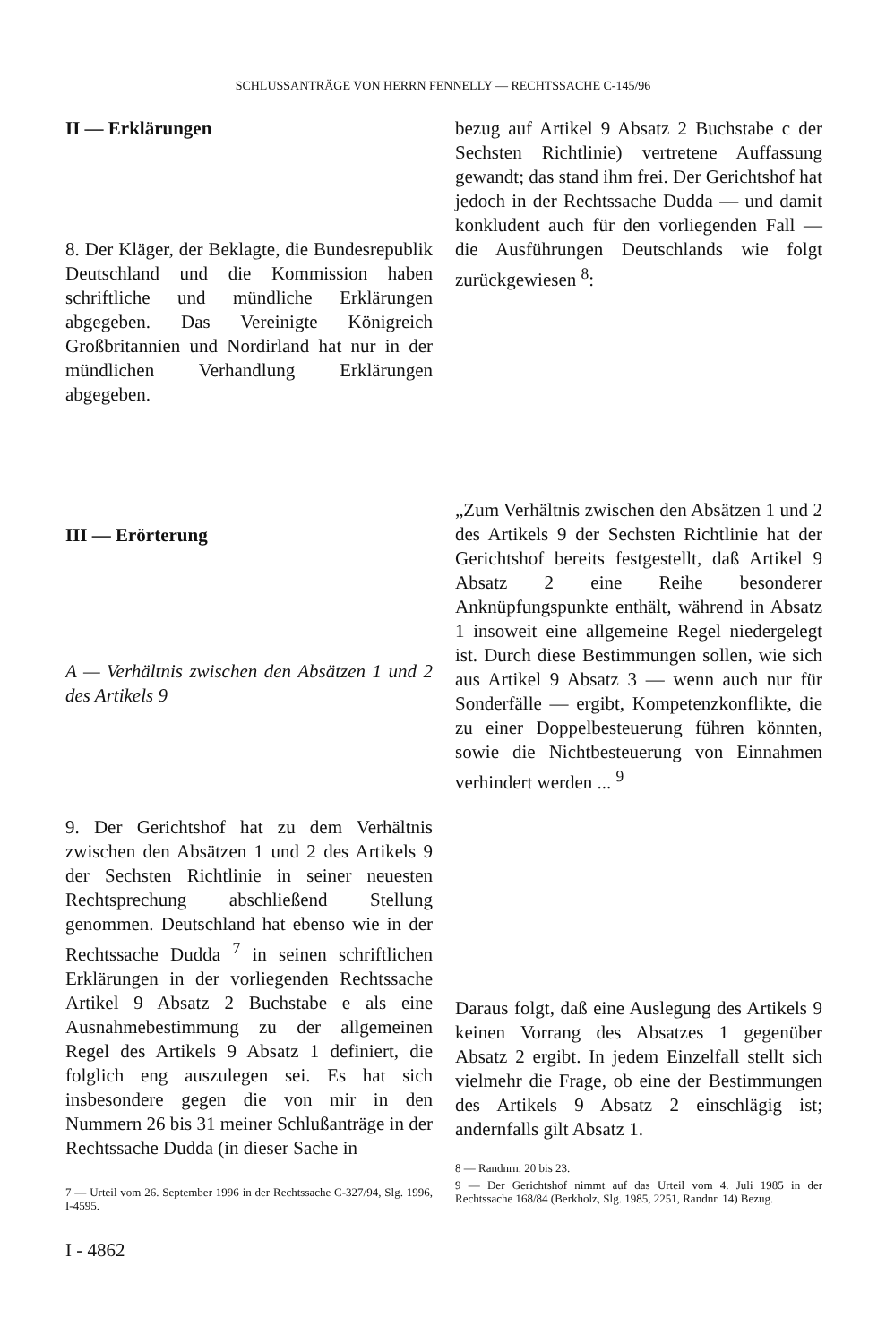SCHLUSSANTRÄGE VON HERRN FENNELLY — RECHTSSACHE C-145/96
II — Erklärungen
8. Der Kläger, der Beklagte, die Bundesrepublik Deutschland und die Kommission haben schriftliche und mündliche Erklärungen abgegeben. Das Vereinigte Königreich Großbritannien und Nordirland hat nur in der mündlichen Verhandlung Erklärungen abgegeben.
III — Erörterung
A — Verhältnis zwischen den Absätzen 1 und 2 des Artikels 9
9. Der Gerichtshof hat zu dem Verhältnis zwischen den Absätzen 1 und 2 des Artikels 9 der Sechsten Richtlinie in seiner neuesten Rechtsprechung abschließend Stellung genommen. Deutschland hat ebenso wie in der Rechtssache Dudda <sup>7</sup> in seinen schriftlichen Erklärungen in der vorliegenden Rechtssache Artikel 9 Absatz 2 Buchstabe e als eine Ausnahmebestimmung zu der allgemeinen Regel des Artikels 9 Absatz 1 definiert, die folglich eng auszulegen sei. Es hat sich insbesondere gegen die von mir in den Nummern 26 bis 31 meiner Schlußanträge in der Rechtssache Dudda (in dieser Sache in
7 — Urteil vom 26. September 1996 in der Rechtssache C-327/94, Slg. 1996, I-4595.
bezug auf Artikel 9 Absatz 2 Buchstabe c der Sechsten Richtlinie) vertretene Auffassung gewandt; das stand ihm frei. Der Gerichtshof hat jedoch in der Rechtssache Dudda — und damit konkludent auch für den vorliegenden Fall — die Ausführungen Deutschlands wie folgt zurückgewiesen <sup>8</sup>:
„Zum Verhältnis zwischen den Absätzen 1 und 2 des Artikels 9 der Sechsten Richtlinie hat der Gerichtshof bereits festgestellt, daß Artikel 9 Absatz 2 eine Reihe besonderer Anknüpfungspunkte enthält, während in Absatz 1 insoweit eine allgemeine Regel niedergelegt ist. Durch diese Bestimmungen sollen, wie sich aus Artikel 9 Absatz 3 — wenn auch nur für Sonderfälle — ergibt, Kompetenzkonflikte, die zu einer Doppelbesteuerung führen könnten, sowie die Nichtbesteuerung von Einnahmen verhindert werden ... <sup>9</sup>
Daraus folgt, daß eine Auslegung des Artikels 9 keinen Vorrang des Absatzes 1 gegenüber Absatz 2 ergibt. In jedem Einzelfall stellt sich vielmehr die Frage, ob eine der Bestimmungen des Artikels 9 Absatz 2 einschlägig ist; andernfalls gilt Absatz 1.
8 — Randnrn. 20 bis 23.
9 — Der Gerichtshof nimmt auf das Urteil vom 4. Juli 1985 in der Rechtssache 168/84 (Berkholz, Slg. 1985, 2251, Randnr. 14) Bezug.
I - 4862